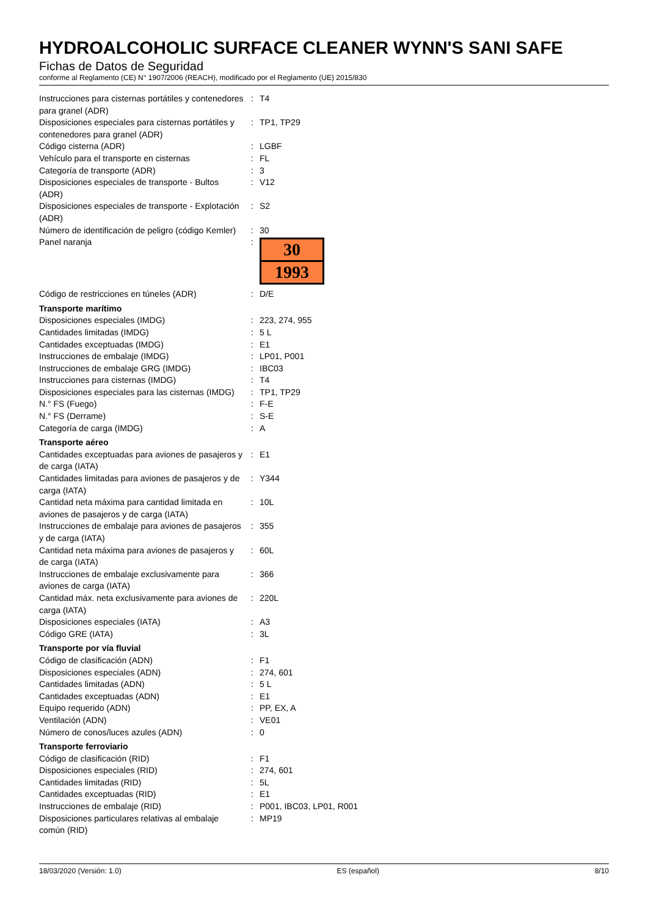HYDROALCOHOLIC SURFACE CLEANER WYNN'S SANI SAFE
Fichas de Datos de Seguridad
conforme al Reglamento (CE) N° 1907/2006 (REACH), modificado por el Reglamento (UE) 2015/830
| Instrucciones para cisternas portátiles y contenedores para granel (ADR) | : | T4 |
| Disposiciones especiales para cisternas portátiles y contenedores para granel (ADR) | : | TP1, TP29 |
| Código cisterna (ADR) | : | LGBF |
| Vehículo para el transporte en cisternas | : | FL |
| Categoría de transporte (ADR) | : | 3 |
| Disposiciones especiales de transporte - Bultos (ADR) | : | V12 |
| Disposiciones especiales de transporte - Explotación (ADR) | : | S2 |
| Número de identificación de peligro (código Kemler) | : | 30 |
| Panel naranja | : | 30 1993 |
| Código de restricciones en túneles (ADR) | : | D/E |
| Transporte marítimo | | |
| Disposiciones especiales (IMDG) | : | 223, 274, 955 |
| Cantidades limitadas (IMDG) | : | 5 L |
| Cantidades exceptuadas (IMDG) | : | E1 |
| Instrucciones de embalaje (IMDG) | : | LP01, P001 |
| Instrucciones de embalaje GRG (IMDG) | : | IBC03 |
| Instrucciones para cisternas (IMDG) | : | T4 |
| Disposiciones especiales para las cisternas (IMDG) | : | TP1, TP29 |
| N.° FS (Fuego) | : | F-E |
| N.° FS (Derrame) | : | S-E |
| Categoría de carga (IMDG) | : | A |
| Transporte aéreo | | |
| Cantidades exceptuadas para aviones de pasajeros y de carga (IATA) | : | E1 |
| Cantidades limitadas para aviones de pasajeros y de carga (IATA) | : | Y344 |
| Cantidad neta máxima para cantidad limitada en aviones de pasajeros y de carga (IATA) | : | 10L |
| Instrucciones de embalaje para aviones de pasajeros y de carga (IATA) | : | 355 |
| Cantidad neta máxima para aviones de pasajeros y de carga (IATA) | : | 60L |
| Instrucciones de embalaje exclusivamente para aviones de carga (IATA) | : | 366 |
| Cantidad máx. neta exclusivamente para aviones de carga (IATA) | : | 220L |
| Disposiciones especiales (IATA) | : | A3 |
| Código GRE (IATA) | : | 3L |
| Transporte por vía fluvial | | |
| Código de clasificación (ADN) | : | F1 |
| Disposiciones especiales (ADN) | : | 274, 601 |
| Cantidades limitadas (ADN) | : | 5 L |
| Cantidades exceptuadas (ADN) | : | E1 |
| Equipo requerido (ADN) | : | PP, EX, A |
| Ventilación (ADN) | : | VE01 |
| Número de conos/luces azules (ADN) | : | 0 |
| Transporte ferroviario | | |
| Código de clasificación (RID) | : | F1 |
| Disposiciones especiales (RID) | : | 274, 601 |
| Cantidades limitadas (RID) | : | 5L |
| Cantidades exceptuadas (RID) | : | E1 |
| Instrucciones de embalaje (RID) | : | P001, IBC03, LP01, R001 |
| Disposiciones particulares relativas al embalaje común (RID) | : | MP19 |
18/03/2020 (Versión: 1.0) ES (español) 8/10